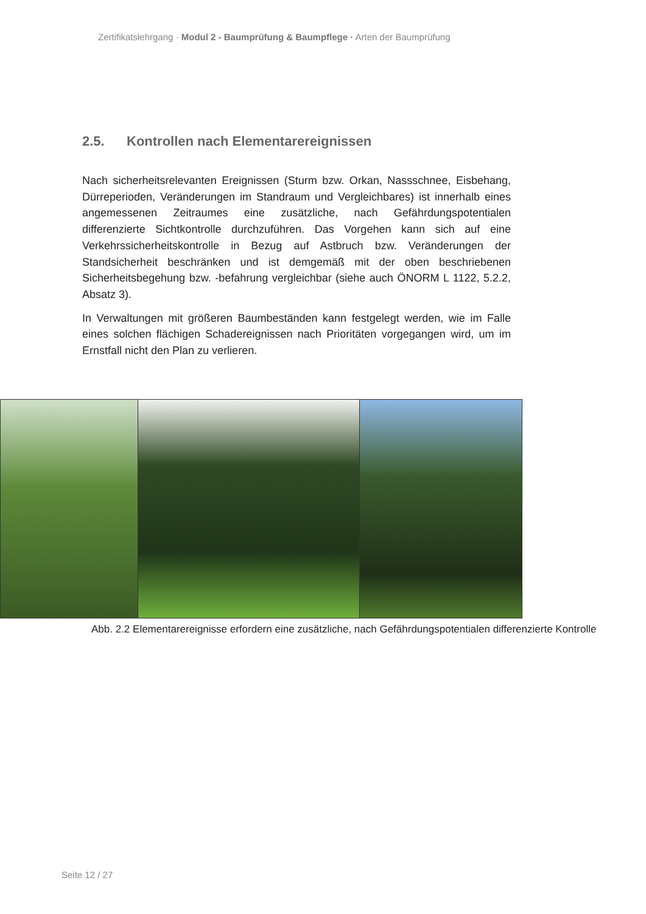Zertifikatslehrgang · Modul 2 - Baumprüfung & Baumpflege · Arten der Baumprüfung
2.5. Kontrollen nach Elementarereignissen
Nach sicherheitsrelevanten Ereignissen (Sturm bzw. Orkan, Nassschnee, Eisbe­hang, Dürreperioden, Veränderungen im Standraum und Vergleichbares) ist innerhalb eines angemessenen Zeitraumes eine zusätzliche, nach Gefähr­dungspotentialen differenzierte Sichtkontrolle durchzuführen. Das Vorgehen kann sich auf eine Verkehrssicherheitskontrolle in Bezug auf Astbruch bzw. Veränderungen der Standsicherheit beschränken und ist demgemäß mit der oben beschriebenen Sicherheitsbegehung bzw. -befahrung vergleichbar (siehe auch ÖNORM L 1122, 5.2.2, Absatz 3).
In Verwaltungen mit größeren Baumbeständen kann festgelegt werden, wie im Falle eines solchen flächigen Schadereignissen nach Prioritäten vorgegangen wird, um im Ernstfall nicht den Plan zu verlieren.
Abb. 2.2 Elementarereignisse erfordern eine zusätzliche, nach Gefährdungs­potentialen differenzierte Kontrolle
Seite 12 / 27